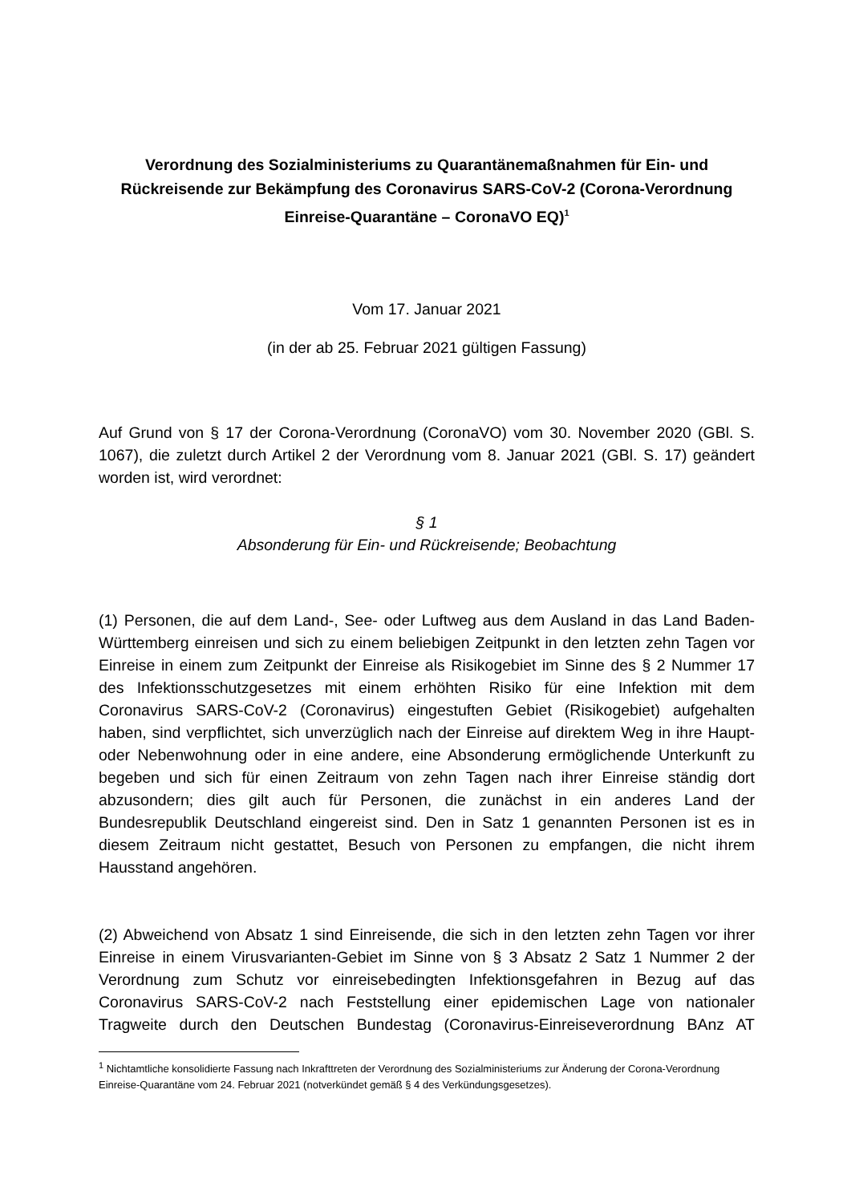Verordnung des Sozialministeriums zu Quarantänemaßnahmen für Ein- und Rückreisende zur Bekämpfung des Coronavirus SARS-CoV-2 (Corona-Verordnung Einreise-Quarantäne – CoronaVO EQ)<sup>1</sup>
Vom 17. Januar 2021
(in der ab 25. Februar 2021 gültigen Fassung)
Auf Grund von § 17 der Corona-Verordnung (CoronaVO) vom 30. November 2020 (GBl. S. 1067), die zuletzt durch Artikel 2 der Verordnung vom 8. Januar 2021 (GBl. S. 17) geändert worden ist, wird verordnet:
§ 1
Absonderung für Ein- und Rückreisende; Beobachtung
(1) Personen, die auf dem Land-, See- oder Luftweg aus dem Ausland in das Land Baden-Württemberg einreisen und sich zu einem beliebigen Zeitpunkt in den letzten zehn Tagen vor Einreise in einem zum Zeitpunkt der Einreise als Risikogebiet im Sinne des § 2 Nummer 17 des Infektionsschutzgesetzes mit einem erhöhten Risiko für eine Infektion mit dem Coronavirus SARS-CoV-2 (Coronavirus) eingestuften Gebiet (Risikogebiet) aufgehalten haben, sind verpflichtet, sich unverzüglich nach der Einreise auf direktem Weg in ihre Haupt- oder Nebenwohnung oder in eine andere, eine Absonderung ermöglichende Unterkunft zu begeben und sich für einen Zeitraum von zehn Tagen nach ihrer Einreise ständig dort abzusondern; dies gilt auch für Personen, die zunächst in ein anderes Land der Bundesrepublik Deutschland eingereist sind. Den in Satz 1 genannten Personen ist es in diesem Zeitraum nicht gestattet, Besuch von Personen zu empfangen, die nicht ihrem Hausstand angehören.
(2) Abweichend von Absatz 1 sind Einreisende, die sich in den letzten zehn Tagen vor ihrer Einreise in einem Virusvarianten-Gebiet im Sinne von § 3 Absatz 2 Satz 1 Nummer 2 der Verordnung zum Schutz vor einreisebedingten Infektionsgefahren in Bezug auf das Coronavirus SARS-CoV-2 nach Feststellung einer epidemischen Lage von nationaler Tragweite durch den Deutschen Bundestag (Coronavirus-Einreiseverordnung BAnz AT
<sup>1</sup> Nichtamtliche konsolidierte Fassung nach Inkrafttreten der Verordnung des Sozialministeriums zur Änderung der Corona-Verordnung Einreise-Quarantäne vom 24. Februar 2021 (notverkündet gemäß § 4 des Verkündungsgesetzes).